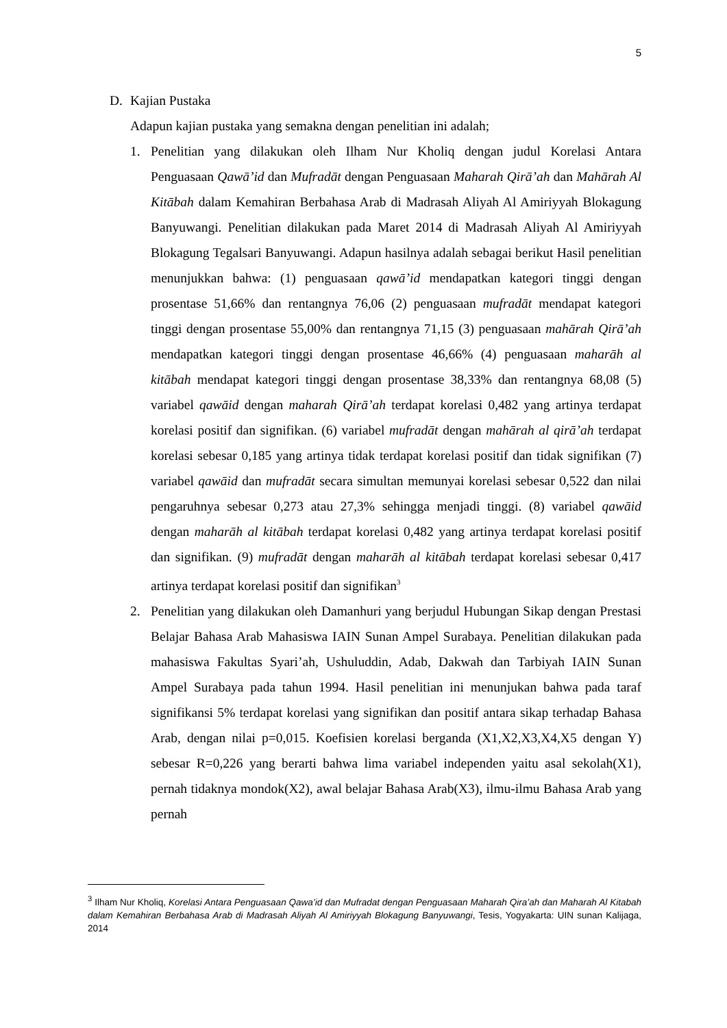5
D. Kajian Pustaka
Adapun kajian pustaka yang semakna dengan penelitian ini adalah;
1. Penelitian yang dilakukan oleh Ilham Nur Kholiq dengan judul Korelasi Antara Penguasaan Qawā’id dan Mufradāt dengan Penguasaan Maharah Qirā’ah dan Mahārah Al Kitābah dalam Kemahiran Berbahasa Arab di Madrasah Aliyah Al Amiriyyah Blokagung Banyuwangi. Penelitian dilakukan pada Maret 2014 di Madrasah Aliyah Al Amiriyyah Blokagung Tegalsari Banyuwangi. Adapun hasilnya adalah sebagai berikut Hasil penelitian menunjukkan bahwa: (1) penguasaan qawā’id mendapatkan kategori tinggi dengan prosentase 51,66% dan rentangnya 76,06 (2) penguasaan mufradāt mendapat kategori tinggi dengan prosentase 55,00% dan rentangnya 71,15 (3) penguasaan mahārah Qirā’ah mendapatkan kategori tinggi dengan prosentase 46,66% (4) penguasaan maharāh al kitābah mendapat kategori tinggi dengan prosentase 38,33% dan rentangnya 68,08 (5) variabel qawāid dengan maharah Qirā’ah terdapat korelasi 0,482 yang artinya terdapat korelasi positif dan signifikan. (6) variabel mufradāt dengan mahārah al qirā’ah terdapat korelasi sebesar 0,185 yang artinya tidak terdapat korelasi positif dan tidak signifikan (7) variabel qawāid dan mufradāt secara simultan memunyai korelasi sebesar 0,522 dan nilai pengaruhnya sebesar 0,273 atau 27,3% sehingga menjadi tinggi. (8) variabel qawāid dengan maharāh al kitābah terdapat korelasi 0,482 yang artinya terdapat korelasi positif dan signifikan. (9) mufradāt dengan maharāh al kitābah terdapat korelasi sebesar 0,417 artinya terdapat korelasi positif dan signifikan<sup>3</sup>
2. Penelitian yang dilakukan oleh Damanhuri yang berjudul Hubungan Sikap dengan Prestasi Belajar Bahasa Arab Mahasiswa IAIN Sunan Ampel Surabaya. Penelitian dilakukan pada mahasiswa Fakultas Syari’ah, Ushuluddin, Adab, Dakwah dan Tarbiyah IAIN Sunan Ampel Surabaya pada tahun 1994. Hasil penelitian ini menunjukan bahwa pada taraf signifikansi 5% terdapat korelasi yang signifikan dan positif antara sikap terhadap Bahasa Arab, dengan nilai p=0,015. Koefisien korelasi berganda (X1,X2,X3,X4,X5 dengan Y) sebesar R=0,226 yang berarti bahwa lima variabel independen yaitu asal sekolah(X1), pernah tidaknya mondok(X2), awal belajar Bahasa Arab(X3), ilmu-ilmu Bahasa Arab yang pernah
<sup>3</sup> Ilham Nur Kholiq, Korelasi Antara Penguasaan Qawa’id dan Mufradat dengan Penguasaan Maharah Qira’ah dan Maharah Al Kitabah dalam Kemahiran Berbahasa Arab di Madrasah Aliyah Al Amiriyyah Blokagung Banyuwangi, Tesis, Yogyakarta: UIN sunan Kalijaga, 2014